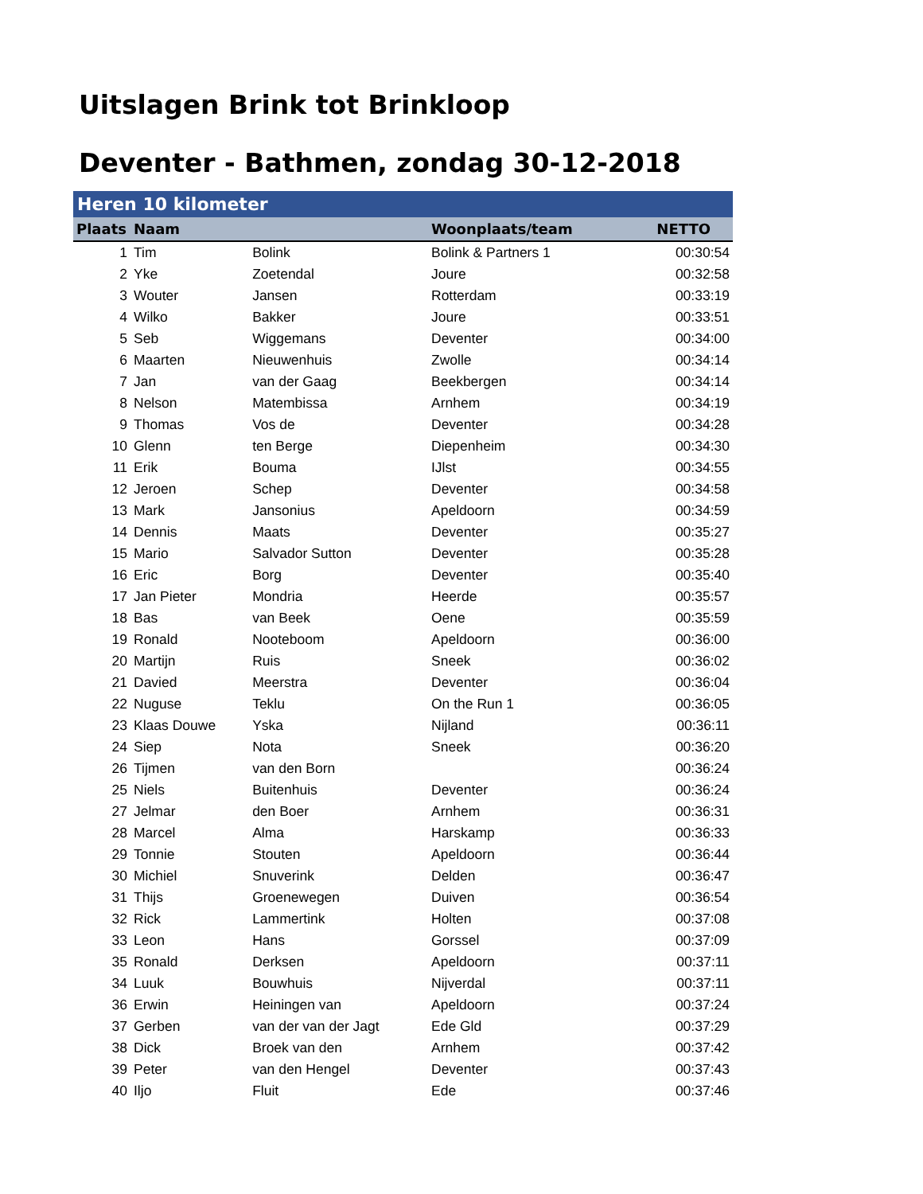Uitslagen Brink tot Brinkloop
Deventer - Bathmen, zondag 30-12-2018
| Heren 10 kilometer | | | | |
| Plaats | Naam | | Woonplaats/team | NETTO |
| 1 | Tim | Bolink | Bolink & Partners 1 | 00:30:54 |
| 2 | Yke | Zoetendal | Joure | 00:32:58 |
| 3 | Wouter | Jansen | Rotterdam | 00:33:19 |
| 4 | Wilko | Bakker | Joure | 00:33:51 |
| 5 | Seb | Wiggemans | Deventer | 00:34:00 |
| 6 | Maarten | Nieuwenhuis | Zwolle | 00:34:14 |
| 7 | Jan | van der Gaag | Beekbergen | 00:34:14 |
| 8 | Nelson | Matembissa | Arnhem | 00:34:19 |
| 9 | Thomas | Vos de | Deventer | 00:34:28 |
| 10 | Glenn | ten Berge | Diepenheim | 00:34:30 |
| 11 | Erik | Bouma | IJlst | 00:34:55 |
| 12 | Jeroen | Schep | Deventer | 00:34:58 |
| 13 | Mark | Jansonius | Apeldoorn | 00:34:59 |
| 14 | Dennis | Maats | Deventer | 00:35:27 |
| 15 | Mario | Salvador Sutton | Deventer | 00:35:28 |
| 16 | Eric | Borg | Deventer | 00:35:40 |
| 17 | Jan Pieter | Mondria | Heerde | 00:35:57 |
| 18 | Bas | van Beek | Oene | 00:35:59 |
| 19 | Ronald | Nooteboom | Apeldoorn | 00:36:00 |
| 20 | Martijn | Ruis | Sneek | 00:36:02 |
| 21 | Davied | Meerstra | Deventer | 00:36:04 |
| 22 | Nuguse | Teklu | On the Run 1 | 00:36:05 |
| 23 | Klaas Douwe | Yska | Nijland | 00:36:11 |
| 24 | Siep | Nota | Sneek | 00:36:20 |
| 26 | Tijmen | van den Born | | 00:36:24 |
| 25 | Niels | Buitenhuis | Deventer | 00:36:24 |
| 27 | Jelmar | den Boer | Arnhem | 00:36:31 |
| 28 | Marcel | Alma | Harskamp | 00:36:33 |
| 29 | Tonnie | Stouten | Apeldoorn | 00:36:44 |
| 30 | Michiel | Snuverink | Delden | 00:36:47 |
| 31 | Thijs | Groenewegen | Duiven | 00:36:54 |
| 32 | Rick | Lammertink | Holten | 00:37:08 |
| 33 | Leon | Hans | Gorssel | 00:37:09 |
| 35 | Ronald | Derksen | Apeldoorn | 00:37:11 |
| 34 | Luuk | Bouwhuis | Nijverdal | 00:37:11 |
| 36 | Erwin | Heiningen van | Apeldoorn | 00:37:24 |
| 37 | Gerben | van der van der Jagt | Ede Gld | 00:37:29 |
| 38 | Dick | Broek van den | Arnhem | 00:37:42 |
| 39 | Peter | van den Hengel | Deventer | 00:37:43 |
| 40 | Iljo | Fluit | Ede | 00:37:46 |